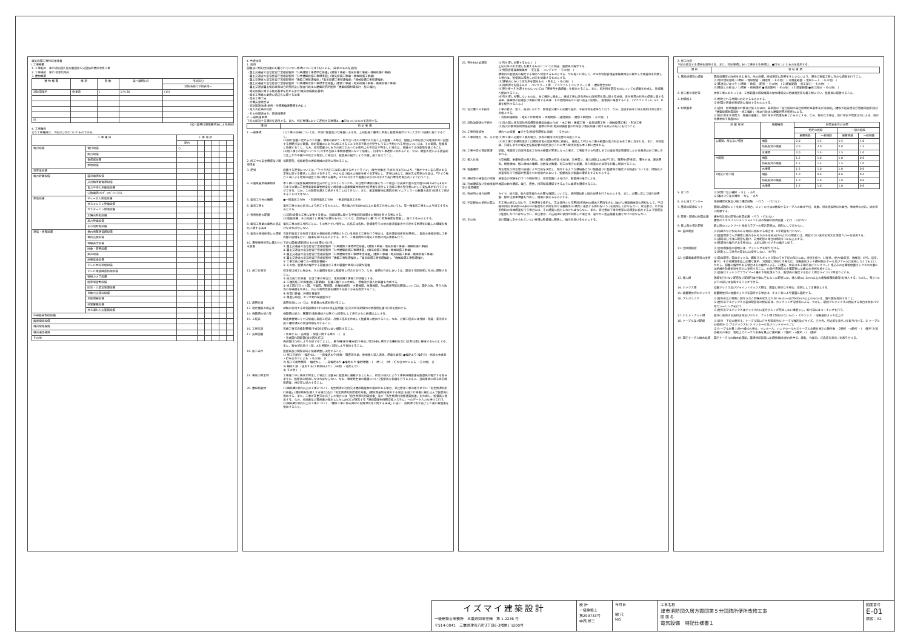電気設備工事特記仕様書
Ⅰ.工事概要
1. 工事名称　津市消防団久居方面団第５分団詰所便所改修工事
2. 工事場所　津市 新家町地内
3. 建物概要
| 建 物 概 要 | 構 造 | 階 数 | 延べ面積(㎡) | 用途区分 |
| --- | --- | --- | --- | --- |
| | | | | 消防法施行令別表第一 |
| 消防団詰所 | 鉄骨造 | 1 | 174.30 | (15) |
| 計 | | | | |
(延べ面積は建築基準法による表記)
4. 工事種目
主な工事種目は、下記の○印のついたものである。
| 工 事 種 目 | | 工 事 場 所 | | | | | |
| --- | --- | --- | --- | --- | --- | --- | --- |
| | | 屋内 | | | | | |
| 電力設備 | 電灯設備 | ○ | | | | | |
| | 動力設備 | | | | | | |
| | 雷保護設備 | | | | | | |
| | 接地設備 | | | | | | |
| 受変電設備 | | | | | | | |
| 電力貯蔵設備 | 直流電源設備 | | | | | | |
| | 交流無停電電源設備 | | | | | | |
| | 電力平準化用蓄電設備 | | | | | | |
| | 分散電源ｴﾈﾙｷﾞｰﾏﾈｼﾞﾒﾝﾄｼｽﾃﾑ | | | | | | |
| 発電設備 | ディーゼル発電設備 | | | | | | |
| | ガスエンジン発電設備 | | | | | | |
| | ガスタービン発電設備 | | | | | | |
| | 太陽光発電設備 | | | | | | |
| | 風力発電設備 | | | | | | |
| | その他発電設備 | | | | | | |
| 通信・情報設備 | 構内情報通信網設備 | | | | | | |
| | 構内交換設備 | | | | | | |
| | 情報表示設備 | | | | | | |
| | 映像・音響設備 | | | | | | |
| | 拡声設備 | | | | | | |
| | 誘導支援設備 | | | | | | |
| | テレビ共同受信設備 | | | | | | |
| | テレビ電波障害防除設備 | | | | | | |
| | 監視カメラ設備 | | | | | | |
| | 駐車場管制設備 | | | | | | |
| | 防犯・入退室管理設備 | | | | | | |
| | 自動火災報知設備 | | | | | | |
| | 自動閉鎖設備 | | | | | | |
| | 非常警報設備 | | | | | | |
| | ガス漏れ火災警報設備 | | | | | | |
| 中央監視制御設備 | | | | | | | |
| 医療関係設備 | | | | | | | |
| 構内配電線路 | | | | | | | |
| 構内通信線路 | | | | | | | |
| その他 | | | | | | | |
Ⅱ. 共通仕様
1. 適用
図面及び特記仕様書に記載されていない事項については下記による。(最新のものを適用)
・国土交通省大臣官房官庁営繕部監修「公共建築工事標準仕様書」(建築工事編・電気設備工事編・機械設備工事編)
・国土交通省大臣官房官庁営繕部監修「公共建築設備工事標準図」(電気設備工事編・機械設備工事編)
・国土交通省大臣官房官庁営繕部監修「建築工事監理指針」「電気設備工事監理指針」「機械設備工事監理指針」
・国土交通省大臣官房官庁営繕部監修「公共建築改修工事標準仕様書」(建築工事編・電気設備工事編・機械設備工事編)
・国土交通省国土技術政策総合研究所及び独立行政法人建築研究所監修「建築設備耐震設計・施工指針」
・電気設備に関する技術基準を定める省令(電気設備技術基準)
・電気工事業の業務の適正化に関する法律
・電気工事士法
・労働安全衛生法
・消防関連法規(条例・所轄署指導要領を含む。)
・電力会社供給約款
・その他関連法令、関連諸基準
2. 一般共通事項
下記の該当する項目を適用する。また、特記事項において選択する事項は、●印のついたものを適用する。
| 項 目 | 特 記 事 項 |
| --- | --- |
1. 一般事項 (1)工事の詳細については、本設計図面及び仕様書による他、上記各施工基準に準拠し監督員指示の下に入念かつ誠実に施工すること。
(2)設計図書に定められた内容、現場の納まり・取り合い等の不明な点や施工上の困難・不都合、図面上の誤記及び記載漏れ等に起因する問題点及び疑義、設計図書のとおりに施工することで将来不具合が発生しうると予想される場合については、その都度、監督員と協議すること。なお、設計図書のとおりの施工であっても使用上の不具合が発生した場合は、協議のうえ改善策を講じること。
(3)他工事との取合いについては予め当該工事関係者間において協議し、円滑な工事進捗に努めること。なお、調整不足による意匠的な仕上がり不備や不具合が発生した場合は、監督員の指示により手直し施工を行うこと。
2. 施工中の安全確保及び環境保全
低騒音型、低振動型の建設機械の使用に努めること。
3. 足場 設置する足場については、「手すり先行工法等に関するガイドライン」(厚生労働省 平成21年4月)により、「働きやすい安心感のある足場に関する基準」に適合する手すり、中さん及び幅木の機能を有する足場とし、足場の組立て、解体又は変更の作業は、「手すり先行工法による足場の組立て等に関する基準」の2の(2)手すり据置方式又は(3)手すり先行専用足場方式により行うこと。
4. 三重県産業廃棄物税 本工事には産業廃棄物税相当分が計上されていないため、受注者が課税対象となった場合には完成年度の翌年度の4月1日から8月31日までの間に三重県産業廃棄物税支払い請求書に産業廃棄物税納付証明書を添付して当該工事の発注者に対して支払請求を行うことができる。なお、この期間を超えて請求することはできない。また、産業廃棄物処理集計表(マニフェストの数量の集計)を超えて請求することはできない。
5. 電気工作物の種類 ●一般電気工作物　・自家用電気工作物　・事業用電気工作物
6. 電気工事士 電気工事士法の区分により施工するものとし、契約電力が500kW以上の電気工作物においても、第一種電気工事士により施工するものとする。
7. 有資格者の配置 (1)消防設備の工事に従事する者は、当該設備に関する甲種消防設備士の資格を有する者とする。
(2)電話設備、その他施工に資格が必要なものについては、関係法令に基づいた有資格者を配置し、施工するものとする。
8. 電気工事業の業務の適正化に関する法律
電気工事の施工場所ごとに、その見やすい場所に、氏名又は名称、登録番号その他の経済産業省令で定める事項を記載した標識を掲げなければならない。
9. 電気主任技術者との調整 自家用電気工作物等で電気主任技術者が選任されている施設で工事を行う場合は、電気保安技術者を選任し、電気主任技術者に工事内容の説明を行い、指導を受けるものとする。また、工事期間中の電気工作物の保安業務も行う。
10. 現場事務所等に備え付ける図書
下記の図書(最新版のもの)を備え付ける。
① 国土交通省大臣官房官庁営繕部監修「公共建築工事標準仕様書」(建築工事編・電気設備工事編・機械設備工事編)
② 国土交通省大臣官房官庁営繕部監修「公共建築設備工事標準図」(電気設備工事編・機械設備工事編)
③ 国土交通省大臣官房官庁営繕部監修「公共建築改修工事標準仕様書」(建築工事編・電気設備工事編・機械設備工事編)
④ 国土交通省大臣官房官庁営繕部監修「建築工事監理指針」、「電気設備工事監理指針」、「機械設備工事監理指針」
⑤ 工事写真の撮り方−建築設備編−
⑥ その他、監督員の指示する図書及び工事の容量計算等に必要な図書
11. 施工計画等 受注者は施工に先立ち、次の書類を提出し監督員と打合せを行う。なお、書類の作成においては、関連する関係者と充分に調整すること。
① 総合施工計画書　包含工事の場合は、電気設備工事施工計画書とする。
② 工種別施工計画書(施工要領書)　各種工種ごとに作成し、停電及び搬入計画書も作成する。
③ 施工図(プロット図、平面図、展開図、各種詳細図)　主要機器、重量機器、3kg超過吊器具類等については、固定方法、吊り方法等の詳細図を作成し、充分な耐震性能を確保する施工方法を提案すること。
④ 耐震計算書、幹線計算書等
⑤ 照度分布図、センサ動作範囲図など
12. 品質計画 品質計画については、監督員の承諾を受けること。
13. 測定機器の校正等 試験に使用する計測器類は2年以内の校正証明書(写)又は有効期限内の精度保証書(写)等を提出する。
14. 機器類の能力等 機器類の能力、容量等(電動機出力は除く)は原則として表示された数値以上とする。
15. 工程表 関連業者間にて十分協議し実施工程表、月間工程表を作成して監督員に提出すること。なお、月間工程表には埋設・隠蔽・高所等の施工確認項目の該当時期を印すること。
16. 工事写真 営繕工事写真撮影要領(平成28年版)に従い撮影すること。
17. 完成図書 ・作成する(・完成図 ・保全に関する資料 ・(　))
・完成図作図範囲(設計図を訂正)
完成図はCADにより作成することとし、著作権(著作権法第27条及び第28条に規定する権利を含む)は発注者に移譲するものとする。また、製本3部(原寸 1部、A3(見開き) 2部)により提出すること。
18. 施工条件 監督員及び関係部局と協議調整し決定すること。
1) 施工可能日 ・指定なし ・一部指定あり(振動・騒音等作業、重機搬入等入退場、停電作業等) ●指定あり 指定日(・施設の休業日 ・打ち合わせによる ・その他(　))
2) 施工可能時間帯 ・指定なし ・一部指定あり ●指定あり 指定時間(・(　)時〜(　)時 ・打ち合わせによる ・その他(　))
3) 概成工期 ・適用する(工事期日より(　)日前) ・適用しない
4) その他 (　)
19. 事故の発生時 工事施工中に事故が発生した場合には直ちに監督員に通報するとともに、所定の様式により工事事故報告書を監督員が指示する期日までに、監督員に提出しなければならない。なお、事故発生後の措置について監督員と協議を行うとともに、当該事故に係る状況聴取調査、検証等に協力すること。
20. 建設副産物 (1)請負額1億円以上の工事について、再生資源の利用又は建設副産物の搬出がある場合、受注者は工事の着手までに「再生資源利用計画書」(建設資材を搬入する場合)及び「再生資源利用促進計画書」(建設副産物を搬出する場合)を施工計画書に綴じ込んで監督員に提出する。また、工事が変更又は完了した場合には「再生資源利用実施書」及び「再生資源利用促進実施書」を作成し、監督員に提出する。なお、計画書及び実施書の提出とともにJACICが運営する「建設副産物情報交換システム」へのデータ入力も併せて行う。
(2)請負額1億円以上の工事について、「建設工事に係る資材の再資源化等に関する法律」に従い、再資源化等が完了した後に報告書を提出すること。
21. 発生材の処理等 (1)引き渡しを要するもの (　)
上記以外の引き渡しを要するものについては別途、監督員が指示する。
(2)特別管理産業廃棄物 ・変圧器 ・コンデンサ ・その他(　)
現場内の監督員の指定する場所へ保管するものとする。なお施工に際して、PCB等特別管理産業廃棄物及び疑わしき機器等を発見した場合は、監督員に報告し対応を協議するものとする。
(3)現場内において再利用を図るもの ・発生土 ・その他(　)
(4)再資源化を図るもの ・コンクリート塊 ・アスファルトコンクリート塊 ・建設発生木材
(5)発注者へ引き渡すものについては「現場発生品調書」を提出すること。また、再利用を図るものについても調書を作成し、監督員へ提出すること。
(6)引き渡しを要しないものは、全て構外に搬出し、建設工事に係る資材の再資源化等に関する法律、再生資源の利用の促進に関する法律、廃棄物の処理及び清掃に関する法律、その他関係法令に従い適正に処理し、監督員に報告すること。(マニフェストA、B2、D票を提示すること。)
22. 官公署への手続き 工事の着手、着工、完成にあたり、関係官公署への必要な届出、手続き等を遅滞なく行う。なお、当該手続きに係る費用は受注者の負担とする。
・消防設備関係 ・電気工作物関係 ・受電関係 ・通信関係 ・建設工事関係 ・その他(　)
23. 消防法関係の手続き (1)消火器に係る消防用設備等設置届出書の作成 ・本工事(・建築工事 ・電気設備工事 ・機械設備工事) ・別途工事
(2)防火対象物使用開始届出書　書類の作成(電気設備図面の作成及び電気設備に関する部分の記入)を行うこと。
24. 工事用仮設物 構内への設置　●できる(施設管理者と協議)　・できない
25. 工事用電力、水、その他
(1)本工事に必要な工事用電力、水等の費用は受注者の負担とする。
(2)本工事で新規受電または既設受電の電気回路に接続し、通電した時から工事の範囲の電力料金も本工事に含まれる。また、本受電後、引渡しまでの電気主任技術者の設定及びこれに伴う費用負担も本工事に含まれる。
26. 工事中等の保安管理 新築、増築等で自家用電気工作物の範囲が変更になった場合、工事着手から引渡しまでの電気保安管理等にかかる費用は本工事に含まれる。
27. 搬入計画 大型機器、重量物等の搬入前に、搬入経路の有効寸法(扉、天井高さ、搬入経路上の曲がり等)、障害物(足場等)、養生方法、運送車両、揚重機械、搬入機械の種類、台数及び数量、雨天の場合の処置、受入検査の方法等を記載し提出すること。
28. 製品確認 発注者及び受注者の協議により仕様を決定し、製作するような規格品でない製品並びに監督員が指定する製品については、試験及び検査等を行う機器が整備された施設内において、監督員及び製品の確認をするものとする。
29. 機材等の検査及び試験 検査及び試験を行うべき機材等は、設計図書によるほか、監督員の指示による。
30. 完成確認及び完成検査時等の電源確保
機器の動作確認、電圧、極性、相回転等確認できるように電源を確保すること。
31. 完成時の操作説明 タイマ、総合盤、動力盤等操作の必要な機器については、使用開始前に操作説明を行うものとする。また、必要に応じて操作説明書、操作注意事項書を作成し、機側に備えるものとする。
32. 不正軽油の使用の禁止 市工事の施工に当たり、工事現場で使用し、又は使用させる車両(資機材の搬出入車両を含む。)並びに建設機械等の燃料として、不正軽油(地方税法第144条の32(製造等の承認を受ける義務等)の規定に違反する燃料をいう。)を使用してはならない。受注者は、市が使用燃料の採油調査を行う場合には、その調査に協力しなければならない。また、受注者は下請負者等に同調査に協力するよう管理及び監督しなければならない。受注者は、不正軽油の使用が判明した場合は、速やかに是正措置を講じなければならない。
33. その他 設計図書に定められていない事項は監督員に報告し、指示を受けるものとする。
2. 施工仕様
下記の該当する項目を適用する。また、特記事項において選択する事項は、●印のついたものを適用する。
| 項 目 | 特 記 事 項 |
| --- | --- |
1. 既設設備等の調査 既設設備等の改修を含む場合、他の設備、施設運営に影響をきたさないよう、現地工事着工前に充分な調査を行うこと。
(1)地中埋設管路 1)項目 ・埋設配管 ・構造物 ・その他(　) 2)調査範囲 ・埋設ルート ・その他(　)
(2)貫通及びはつり 1)項目 ・鉄筋 ・配管 ・その他(　) 2)調査範囲 ・施工部分 ・その他(　)
(3)既設との取合い 1)項目 ・接続箇所 ●増設箇所 ・その他(　) 2)調査範囲 ●施工部分 ・その他(　)
2. 施工前の測定等 改修工事にあたっては、工事範囲の既設機器の動作確認及び絶縁測定等を着工前に行い、監督員に報告すること。
3. 耐震施工 (1)想定される地震に対応するものとする。
(2)耐震計算書を監督員に提出するものとする。
4. 耐震基準 (1)適用　耐震措置の計算及び施工方法は、最新版の「官庁施設の総合耐震計画基準及び同解説」(建設大臣官房官庁営繕部監修)及び「建築設備耐震設計・施工指針」(独立行政法人建築研究所監修)による。
(2)設計用水平地震力　機器の重量に、設計用水平震度を乗じたものとする。なお、特記なき場合、設計用水平震度は次による。設計用標準水平震度(Ks)
| 設 置 場 所 | 機器種別 | 耐震安全性の分類 | | | |
| --- | --- | --- | --- | --- | --- |
| | | 特定の施設 | | 一般の施設 | |
| | | 重要機器 | 一般機器 | 重要機器 | 一般機器 |
| 上層階、屋上及び塔屋 | 機器 | 2.0 | 1.5 | 1.5 | 1.0 |
| | 防振支持の機器 | 2.0 | 2.0 | 2.0 | 1.5 |
| | 水槽類 | 2.0 | 1.5 | 1.5 | 1.0 |
| 中間階 | 機器 | 1.5 | 1.0 | 1.0 | 0.6 |
| | 防振支持の機器 | 1.5 | 1.5 | 1.5 | 1.0 |
| | 水槽類 | 1.5 | 1.0 | 1.0 | 0.6 |
| 1階及び地下階 | 機器 | 1.0 | 0.6 | 0.6 | 0.4 |
| | 防振支持の機器 | 1.0 | 1.0 | 1.0 | 0.6 |
| | 水槽類 | 1.5 | 1.0 | 1.0 | 0.6 |
5. はつり (1)穴開け及び補修 ・なし ・あり
(2)溝はつり及び補修 ・なし ・あり
6. あと施工アンカー 性能確認試験及び施工確認試験　・行う　・行わない
7. 基礎の配線ピット 基礎に配線ピットを設ける場合、ピットの寸法は敷設するケーブルの曲げ半径、条数、将来増設時の作業性、事故時の対応、排水等に配慮する。
8. 配管・配線の耐震処置 建物引込部の配管の耐震処置 ・行う ・行わない
建物のエキスパンションジョイント部の配線の耐震処置 ・行う ・行わない
9. 最上階の埋込配管 最上階のコンクリート屋根スラブへの埋込配管は、原則として行わない。
10. 露出配管 (1)雨線外など水気のある場所に施設する場合は、U字配管を行わない。
(2)壁面配管で人が容易に触れるおそれのある部分(2m以下)の配管には、突起のない支持金物又は保護カバーを使用する。
(3)通路部分では床配管を避け、天井配管の場合は原則2.1m以上とする。
(4)監督員の指示がある場合は、上記に係わらずその指示に従う。
11. 合成樹脂管 (1)合成樹脂管の管端には、ブッシングを取り付ける。
(2)原則として屋外の露出には使用しない。(PF管)
12. 金属製電線管等の塗装 (1)露出配管、露出ボックス、鋼製プルボックス等のうち下記の部分には、塗装を施す。1)屋外、屋内(電気室、機械室、EPS、居室、廊下)、その他建築意匠上必要な箇所。2)図面に特記なき場合は、溶融亜鉛メッキ鋼材製のポール及びアームは塗装しなくてもよい。ただし、図面に指示がある場合はその指示による。3)湿気、水気のある場所及びコンクリート埋込みの金属製位置ボックスの内面には絶縁性防錆塗料を充分に塗布すること。4)仮枠貫通部の金属配管には錆止め塗装を施すこと。
(2)塗装はエッチングプライマー1種の下地処理のうえ、監督員の指定する色にて調合ペイント2回塗りとする。
13. 導入線 通線を行わない配管及び配線引抜き後に空となった配管には、導入線(φ1.2mm以上の樹脂被覆鉄線等)を挿入する。ただし、長さ1m以下の部分は省略することができる。
14. ボックス類 位置ボックス及びジョイントボックス類は、図面に特記なき場合、原則として金属製とする。
15. 軽量間仕切のボックス 軽量間仕切に位置ボックスを固定する場合は、ボルト等により堅固に固定する。
16. プルボックス (1)屋外形及び特別に製作された特殊形状又は大きいもの(一辺が600mm以上のもの)は、製作図を提出すること。
(2)屋外形プルボックスと露出配管等の接続部は、カップリング溶接等による。ただし、既設プルボックスに接続する場合は防水パテ等でシーリングを行う。
(3)屋外形プルボックスはボックス内に支持ボルトが突出しない構造とし、取付部にはコーキングを行う。
17. ボルト・ナット類 屋外に使用する支持金物及びボルト、ナット類で特記のないもの ・ステンレス ・溶融亜鉛メッキ仕上げ
18. ケーブル及び配線 (1)表示　下記の箇所で、ケーブル等に行き先等表示札(ケーブル種別及びサイズ、行き先、用途等を表示。)を取り付ける。① ケーブル分岐部分 ② プルボックス内 ③ マンホール及びハンドホールごと
(2)ケーブル余長 1)地中線式の場合、マンホール、ハンドホール内でケーブル余長を見込む箇所数 ・2箇所 ・4箇所 ・(　)箇所 2)架空線式の場合、電柱上でケーブル余長を見込む箇所数 ・2箇所 ・4箇所 ・(　)箇所
19. 高圧ケーブル端末処理 高圧ケーブルの端末処理部、直線接続部等に処理者銘板(屋内外共で、線名、作業日、氏名等を表示。)を取り付ける。
イズマイ建築設計
一級建築士事務所　三重県知事登録　第 1-2236 号
〒514-0041　三重県津市八町3丁目6-3増栄ﾋﾞﾙ200号
設 計
一級建築士
第299733号
中西 修二
年月日
縮 尺
N/S
工事名称
津市消防団久居方面団第５分団詰所便所改修工事
図 面 名
電気設備　特記仕様書１
図面番号
E-01
原図：A2